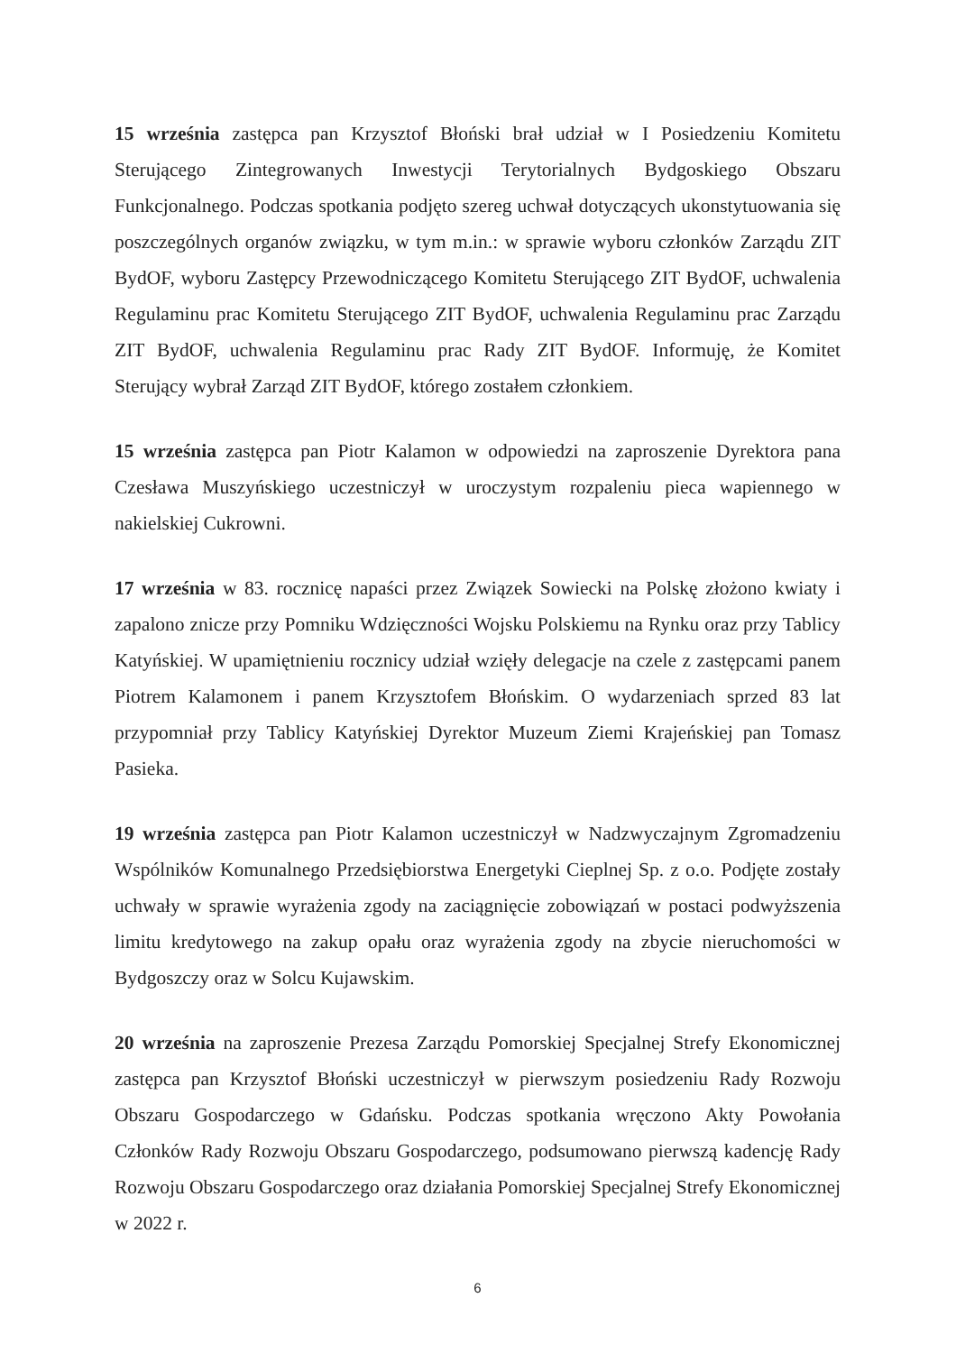15 września zastępca pan Krzysztof Błoński brał udział w I Posiedzeniu Komitetu Sterującego Zintegrowanych Inwestycji Terytorialnych Bydgoskiego Obszaru Funkcjonalnego. Podczas spotkania podjęto szereg uchwał dotyczących ukonstytuowania się poszczególnych organów związku, w tym m.in.: w sprawie wyboru członków Zarządu ZIT BydOF, wyboru Zastępcy Przewodniczącego Komitetu Sterującego ZIT BydOF, uchwalenia Regulaminu prac Komitetu Sterującego ZIT BydOF, uchwalenia Regulaminu prac Zarządu ZIT BydOF, uchwalenia Regulaminu prac Rady ZIT BydOF. Informuję, że Komitet Sterujący wybrał Zarząd ZIT BydOF, którego zostałem członkiem.
15 września zastępca pan Piotr Kalamon w odpowiedzi na zaproszenie Dyrektora pana Czesława Muszyńskiego uczestniczył w uroczystym rozpaleniu pieca wapiennego w nakielskiej Cukrowni.
17 września w 83. rocznicę napaści przez Związek Sowiecki na Polskę złożono kwiaty i zapalono znicze przy Pomniku Wdzięczności Wojsku Polskiemu na Rynku oraz przy Tablicy Katyńskiej. W upamiętnieniu rocznicy udział wzięły delegacje na czele z zastępcami panem Piotrem Kalamonem i panem Krzysztofem Błońskim. O wydarzeniach sprzed 83 lat przypomniał przy Tablicy Katyńskiej Dyrektor Muzeum Ziemi Krajeńskiej pan Tomasz Pasieka.
19 września zastępca pan Piotr Kalamon uczestniczył w Nadzwyczajnym Zgromadzeniu Wspólników Komunalnego Przedsiębiorstwa Energetyki Cieplnej Sp. z o.o. Podjęte zostały uchwały w sprawie wyrażenia zgody na zaciągnięcie zobowiązań w postaci podwyższenia limitu kredytowego na zakup opału oraz wyrażenia zgody na zbycie nieruchomości w Bydgoszczy oraz w Solcu Kujawskim.
20 września na zaproszenie Prezesa Zarządu Pomorskiej Specjalnej Strefy Ekonomicznej zastępca pan Krzysztof Błoński uczestniczył w pierwszym posiedzeniu Rady Rozwoju Obszaru Gospodarczego w Gdańsku. Podczas spotkania wręczono Akty Powołania Członków Rady Rozwoju Obszaru Gospodarczego, podsumowano pierwszą kadencję Rady Rozwoju Obszaru Gospodarczego oraz działania Pomorskiej Specjalnej Strefy Ekonomicznej w 2022 r.
6